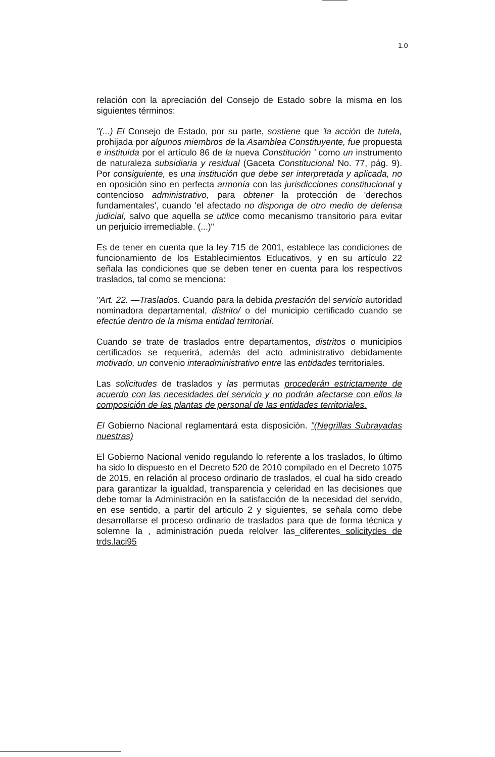1.0
relación con la apreciación del Consejo de Estado sobre la misma en los siguientes términos:
"(...) El Consejo de Estado, por su parte, sostiene que 'la acción de tutela, prohijada por algunos miembros de la Asamblea Constituyente, fue propuesta e instituida por el artículo 86 de la nueva Constitución ' como un instrumento de naturaleza subsidiaria y residual (Gaceta Constitucional No. 77, pág. 9). Por consiguiente, es una institución que debe ser interpretada y aplicada, no en oposición sino en perfecta armonía con las jurisdicciones constitucional y contencioso administrativo, para obtener la protección de 'derechos fundamentales', cuando 'el afectado no disponga de otro medio de defensa judicial, salvo que aquella se utilice como mecanismo transitorio para evitar un perjuicio irremediable. (...)"
Es de tener en cuenta que la ley 715 de 2001, establece las condiciones de funcionamiento de los Establecimientos Educativos, y en su artículo 22 señala las condiciones que se deben tener en cuenta para los respectivos traslados, tal como se menciona:
"Art. 22. —Traslados. Cuando para la debida prestación del servicio autoridad nominadora departamental, distrito/ o del municipio certificado cuando se efectúe dentro de la misma entidad territorial.
Cuando se trate de traslados entre departamentos, distritos o municipios certificados se requerirá, además del acto administrativo debidamente motivado, un convenio interadministrativo entre las entidades territoriales.
Las solicitudes de traslados y las permutas procederán estrictamente de acuerdo con las necesidades del servicio y no podrán afectarse con ellos la composición de las plantas de personal de las entidades territoriales.
El Gobierno Nacional reglamentará esta disposición. "(Negrillas Subrayadas nuestras)
El Gobierno Nacional venido regulando lo referente a los traslados, lo último ha sido lo dispuesto en el Decreto 520 de 2010 compilado en el Decreto 1075 de 2015, en relación al proceso ordinario de traslados, el cual ha sido creado para garantizar la igualdad, transparencia y celeridad en las decisiones que debe tomar la Administración en la satisfacción de la necesidad del servido, en ese sentido, a partir del articulo 2 y siguientes, se señala como debe desarrollarse el proceso ordinario de traslados para que de forma técnica y solemne la , administración pueda relolver las_cliferentes solicitydes de trds.laci95